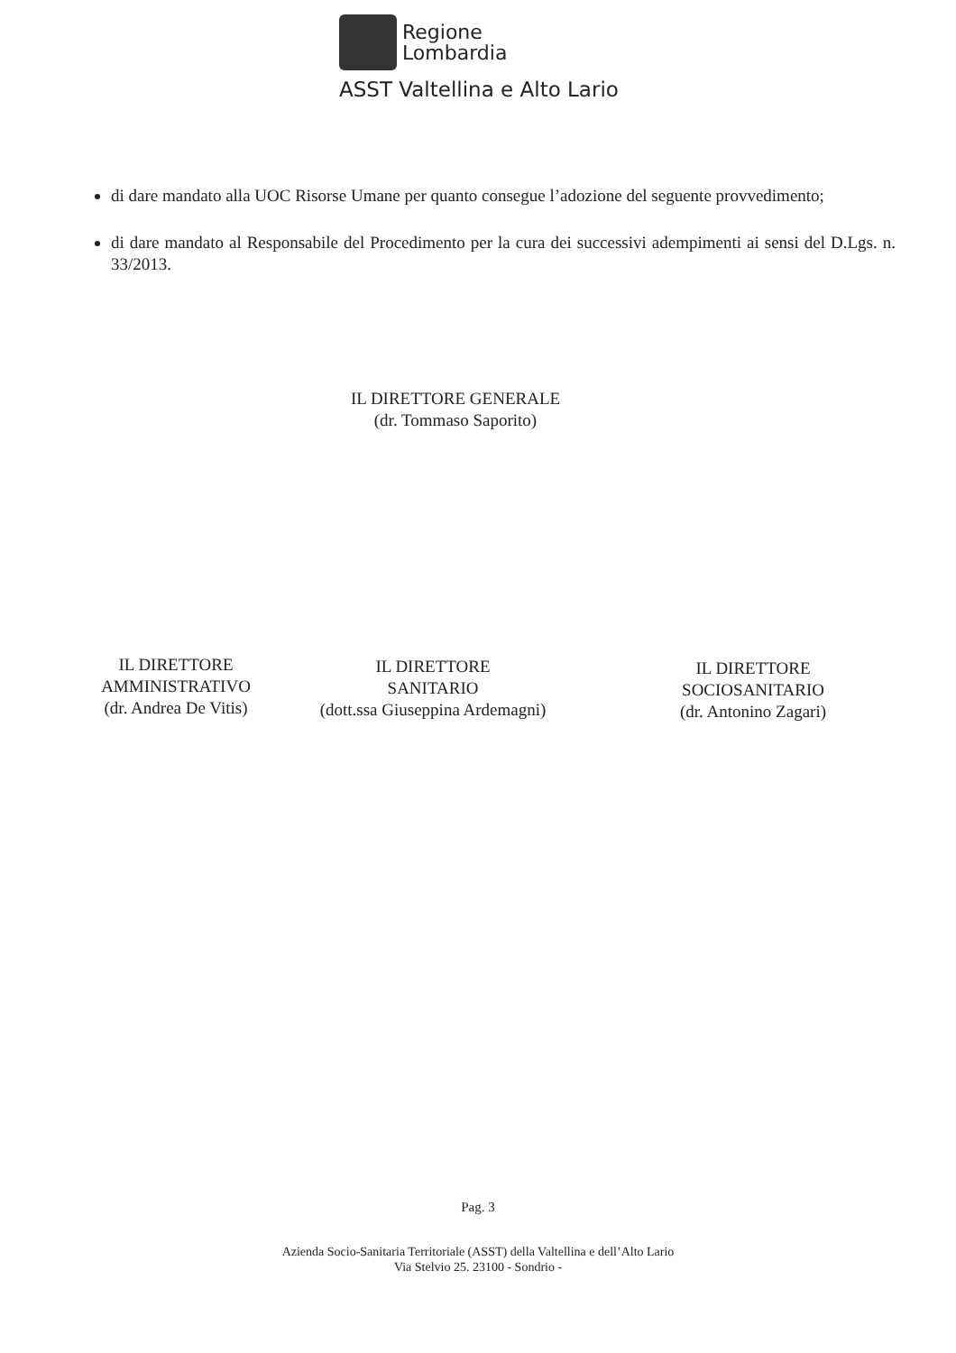Regione
Lombardia
ASST Valtellina e Alto Lario
di dare mandato alla UOC Risorse Umane per quanto consegue l’adozione del seguente provvedimento;
di dare mandato al Responsabile del Procedimento per la cura dei successivi adempimenti ai sensi del D.Lgs. n. 33/2013.
IL DIRETTORE GENERALE
(dr. Tommaso Saporito)
IL DIRETTORE
AMMINISTRATIVO
(dr. Andrea De Vitis)
IL DIRETTORE
SANITARIO
(dott.ssa Giuseppina Ardemagni)
IL DIRETTORE
SOCIOSANITARIO
(dr. Antonino Zagari)
Pag. 3
Azienda Socio-Sanitaria Territoriale (ASST) della Valtellina e dell’Alto Lario
Via Stelvio 25. 23100 - Sondrio -